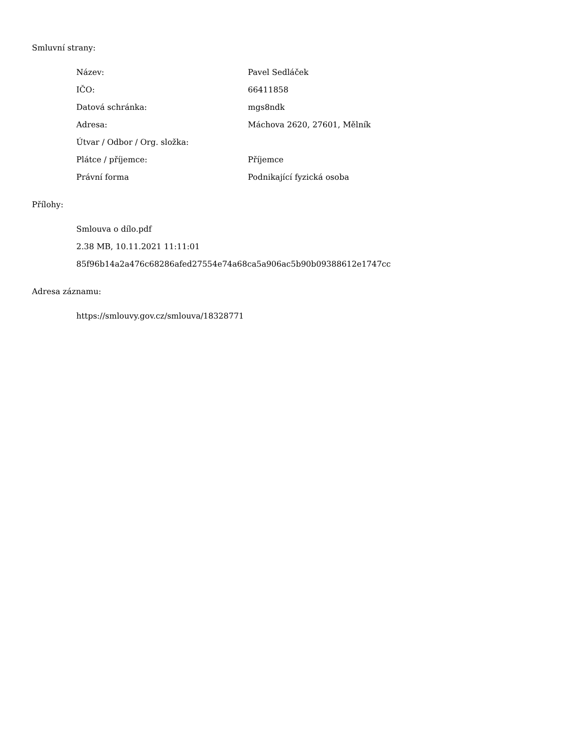Smluvní strany:
| Název: | Pavel Sedláček |
| IČO: | 66411858 |
| Datová schránka: | mgs8ndk |
| Adresa: | Máchova 2620, 27601, Mělník |
| Útvar / Odbor / Org. složka: | |
| Plátce / příjemce: | Příjemce |
| Právní forma | Podnikající fyzická osoba |
Přílohy:
Smlouva o dílo.pdf
2.38 MB, 10.11.2021 11:11:01
85f96b14a2a476c68286afed27554e74a68ca5a906ac5b90b09388612e1747cc
Adresa záznamu:
https://smlouvy.gov.cz/smlouva/18328771